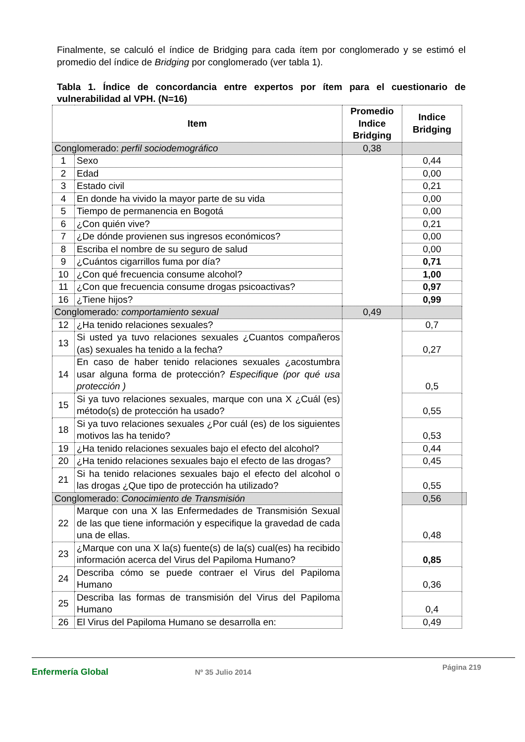Finalmente, se calculó el índice de Bridging para cada ítem por conglomerado y se estimó el promedio del índice de Bridging por conglomerado (ver tabla 1).
Tabla 1. Índice de concordancia entre expertos por ítem para el cuestionario de vulnerabilidad al VPH. (N=16)
| Item | | Promedio Indice Bridging | Indice Bridging | |
| --- | --- | --- | --- | --- |
| Conglomerado: perfil sociodemográfico | | 0,38 | | |
| 1 | Sexo | | 0,44 | |
| 2 | Edad | | 0,00 | |
| 3 | Estado civil | | 0,21 | |
| 4 | En donde ha vivido la mayor parte de su vida | | 0,00 | |
| 5 | Tiempo de permanencia en Bogotá | | 0,00 | |
| 6 | ¿Con quién vive? | | 0,21 | |
| 7 | ¿De dónde provienen sus ingresos económicos? | | 0,00 | |
| 8 | Escriba el nombre de su seguro de salud | | 0,00 | |
| 9 | ¿Cuántos cigarrillos fuma por día? | | 0,71 | |
| 10 | ¿Con qué frecuencia consume alcohol? | | 1,00 | |
| 11 | ¿Con que frecuencia consume drogas psicoactivas? | | 0,97 | |
| 16 | ¿Tiene hijos? | | 0,99 | |
| Conglomerado : comportamiento sexual | | 0,49 | | |
| 12 | ¿Ha tenido relaciones sexuales? | | 0,7 | |
| 13 | Si usted ya tuvo relaciones sexuales ¿Cuantos compañeros (as) sexuales ha tenido a la fecha? | | 0,27 | |
| 14 | En caso de haber tenido relaciones sexuales ¿acostumbra usar alguna forma de protección? Especifique (por qué usa protección ) | | 0,5 | |
| 15 | Si ya tuvo relaciones sexuales, marque con una X ¿Cuál (es) método(s) de protección ha usado? | | 0,55 | |
| 18 | Si ya tuvo relaciones sexuales ¿Por cuál (es) de los siguientes motivos las ha tenido? | | 0,53 | |
| 19 | ¿Ha tenido relaciones sexuales bajo el efecto del alcohol? | | 0,44 | |
| 20 | ¿Ha tenido relaciones sexuales bajo el efecto de las drogas? | | 0,45 | |
| 21 | Si ha tenido relaciones sexuales bajo el efecto del alcohol o las drogas ¿Que tipo de protección ha utilizado? | | 0,55 | |
| Conglomerado: Conocimiento de Transmisión | | | 0,56 | |
| 22 | Marque con una X las Enfermedades de Transmisión Sexual de las que tiene información y especifique la gravedad de cada una de ellas. | | 0,48 | |
| 23 | ¿Marque con una X la(s) fuente(s) de la(s) cual(es) ha recibido información acerca del Virus del Papiloma Humano? | | 0,85 | |
| 24 | Describa cómo se puede contraer el Virus del Papiloma Humano | | 0,36 | |
| 25 | Describa las formas de transmisión del Virus del Papiloma Humano | | 0,4 | |
| 26 | El Virus del Papiloma Humano se desarrolla en: | | 0,49 | |
Enfermería Global
Nº 35 Julio 2014
Página 219